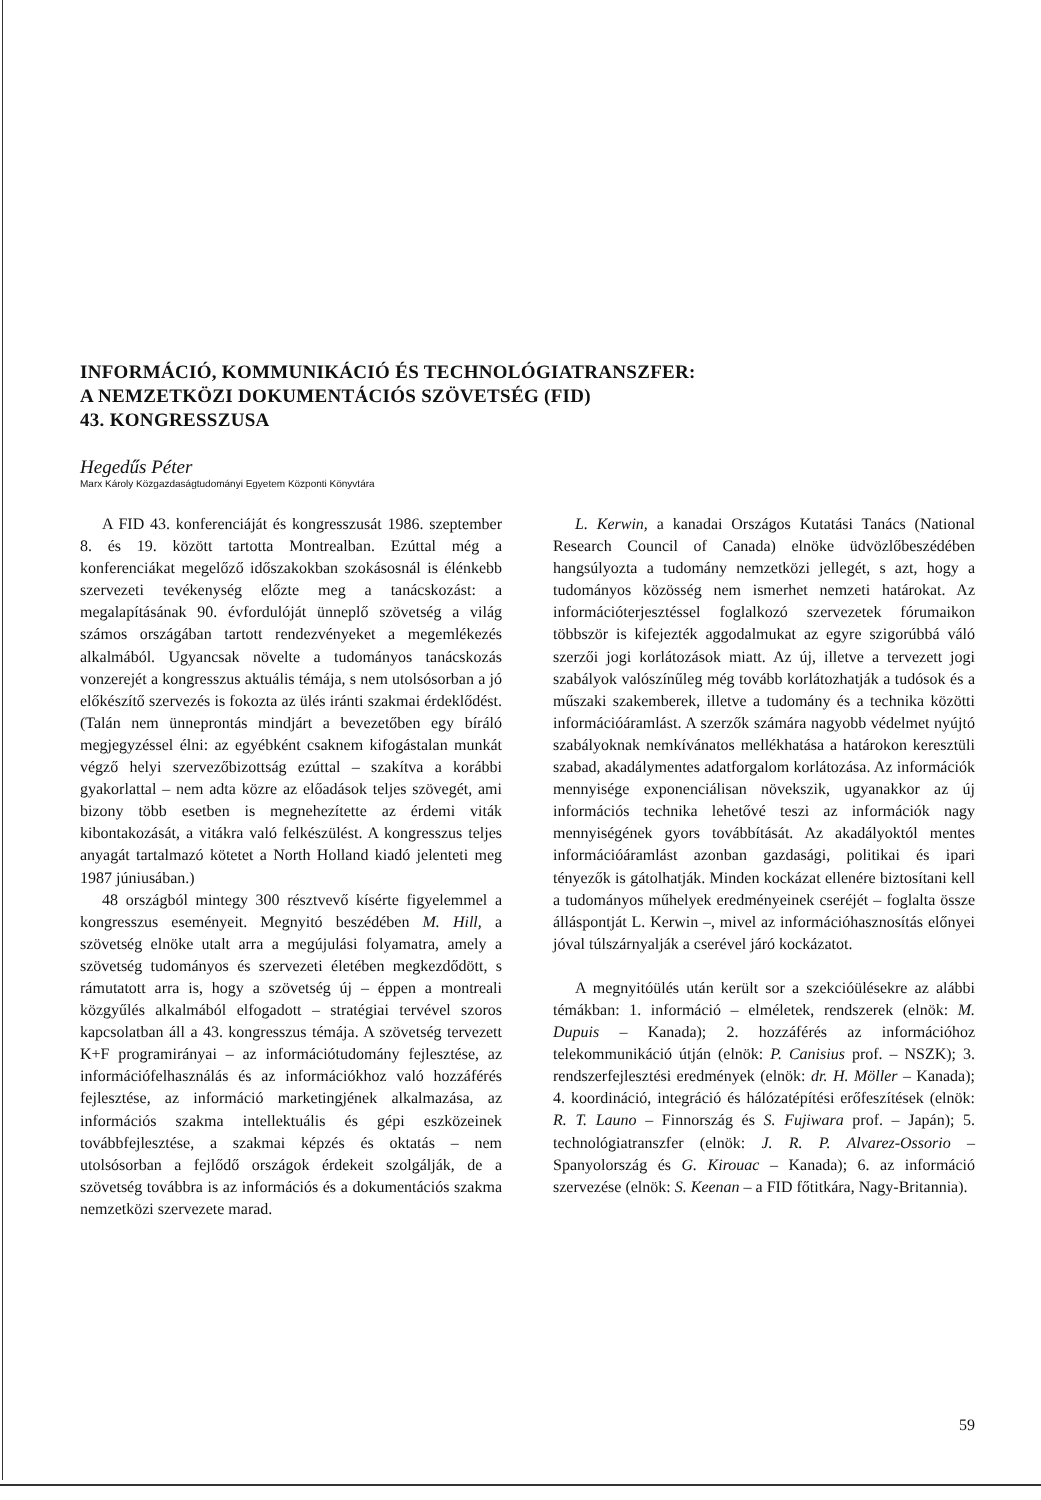INFORMÁCIÓ, KOMMUNIKÁCIÓ ÉS TECHNOLÓGIATRANSZFER:
A NEMZETKÖZI DOKUMENTÁCIÓS SZÖVETSÉG (FID)
43. KONGRESSZUSA
Hegedűs Péter
Marx Károly Közgazdaságtudományi Egyetem Központi Könyvtára
A FID 43. konferenciáját és kongresszusát 1986. szeptember 8. és 19. között tartotta Montrealban. Ezúttal még a konferenciákat megelőző időszakokban szokásosnál is élénkebb szervezeti tevékenység előzte meg a tanácskozást: a megalapításának 90. évfordulóját ünneplő szövetség a világ számos országában tartott rendezvényeket a megemlékezés alkalmából. Ugyancsak növelte a tudományos tanácskozás vonzerejét a kongresszus aktuális témája, s nem utolsósorban a jó előkészítő szervezés is fokozta az ülés iránti szakmai érdeklődést. (Talán nem ünneprontás mindjárt a bevezetőben egy bíráló megjegyzéssel élni: az egyébként csaknem kifogástalan munkát végző helyi szervezőbizottság ezúttal – szakítva a korábbi gyakorlattal – nem adta közre az előadások teljes szövegét, ami bizony több esetben is megnehezítette az érdemi viták kibontakozását, a vitákra való felkészülést. A kongresszus teljes anyagát tartalmazó kötetet a North Holland kiadó jelenteti meg 1987 júniusában.)
48 országból mintegy 300 résztvevő kísérte figyelemmel a kongresszus eseményeit. Megnyitó beszédében M. Hill, a szövetség elnöke utalt arra a megújulási folyamatra, amely a szövetség tudományos és szervezeti életében megkezdődött, s rámutatott arra is, hogy a szövetség új – éppen a montreali közgyűlés alkalmából elfogadott – stratégiai tervével szoros kapcsolatban áll a 43. kongresszus témája. A szövetség tervezett K+F programirányai – az információtudomány fejlesztése, az információfelhasználás és az információkhoz való hozzáférés fejlesztése, az információ marketingjének alkalmazása, az információs szakma intellektuális és gépi eszközeinek továbbfejlesztése, a szakmai képzés és oktatás – nem utolsósorban a fejlődő országok érdekeit szolgálják, de a szövetség továbbra is az információs és a dokumentációs szakma nemzetközi szervezete marad.
L. Kerwin, a kanadai Országos Kutatási Tanács (National Research Council of Canada) elnöke üdvözlőbeszédében hangsúlyozta a tudomány nemzetközi jellegét, s azt, hogy a tudományos közösség nem ismerhet nemzeti határokat. Az információterjesztéssel foglalkozó szervezetek fórumaikon többször is kifejezték aggodalmukat az egyre szigorúbbá váló szerzői jogi korlátozások miatt. Az új, illetve a tervezett jogi szabályok valószínűleg még tovább korlátozhatják a tudósok és a műszaki szakemberek, illetve a tudomány és a technika közötti információáramlást. A szerzők számára nagyobb védelmet nyújtó szabályoknak nemkívánatos mellékhatása a határokon keresztüli szabad, akadálymentes adatforgalom korlátozása. Az információk mennyisége exponenciálisan növekszik, ugyanakkor az új információs technika lehetővé teszi az információk nagy mennyiségének gyors továbbítását. Az akadályoktól mentes információáramlást azonban gazdasági, politikai és ipari tényezők is gátolhatják. Minden kockázat ellenére biztosítani kell a tudományos műhelyek eredményeinek cseréjét – foglalta össze álláspontját L. Kerwin –, mivel az információhasznosítás előnyei jóval túlszárnyalják a cserével járó kockázatot.
A megnyitóülés után került sor a szekcióülésekre az alábbi témákban: 1. információ – elméletek, rendszerek (elnök: M. Dupuis – Kanada); 2. hozzáférés az információhoz telekommunikáció útján (elnök: P. Canisius prof. – NSZK); 3. rendszerfejlesztési eredmények (elnök: dr. H. Möller – Kanada); 4. koordináció, integráció és hálózatépítési erőfeszítések (elnök: R. T. Launo – Finnország és S. Fujiwara prof. – Japán); 5. technológiatranszfer (elnök: J. R. P. Alvarez-Ossorio – Spanyolország és G. Kirouac – Kanada); 6. az információ szervezése (elnök: S. Keenan – a FID főtitkára, Nagy-Britannia).
59